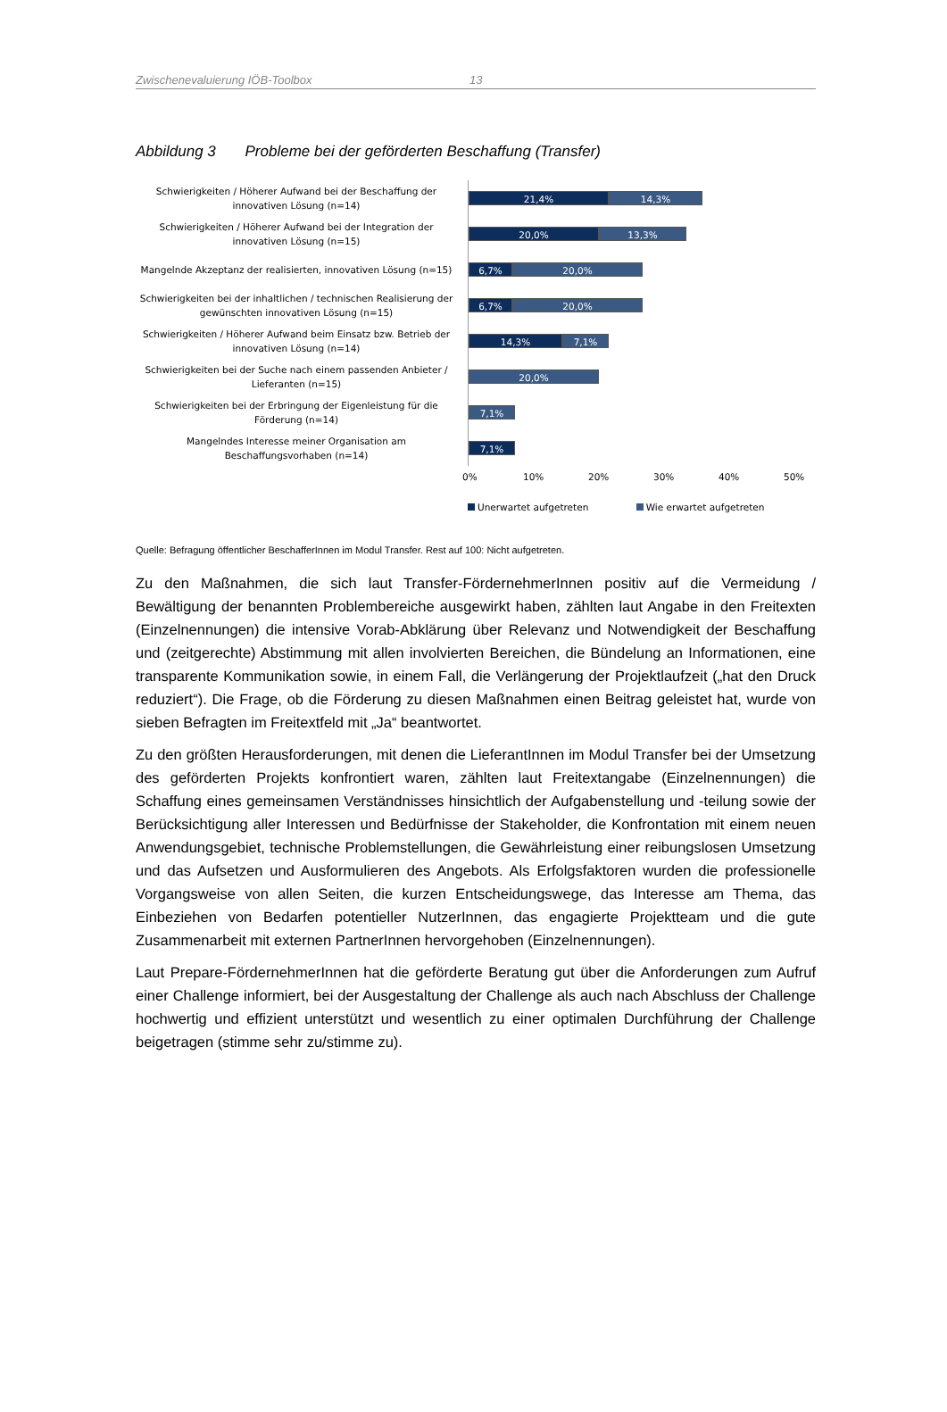Zwischenevaluierung IÖB-Toolbox 13
Abbildung 3 Probleme bei der geförderten Beschaffung (Transfer)
Schwierigkeiten / Höherer Aufwand bei der Beschaffung der innovativen Lösung (n=14)
21,4% 14,3%
Schwierigkeiten / Höherer Aufwand bei der Integration der innovativen Lösung (n=15)
20,0% 13,3%
Mangelnde Akzeptanz der realisierten, innovativen Lösung (n=15)
6,7% 20,0%
Schwierigkeiten bei der inhaltlichen / technischen Realisierung der gewünschten innovativen Lösung (n=15)
6,7% 20,0%
Schwierigkeiten / Höherer Aufwand beim Einsatz bzw. Betrieb der innovativen Lösung (n=14)
14,3% 7,1%
Schwierigkeiten bei der Suche nach einem passenden Anbieter / Lieferanten (n=15)
20,0%
Schwierigkeiten bei der Erbringung der Eigenleistung für die Förderung (n=14)
7,1%
Mangelndes Interesse meiner Organisation am Beschaffungsvorhaben (n=14)
7,1%
0% 10% 20% 30% 40% 50%
Unerwartet aufgetreten Wie erwartet aufgetreten
Quelle: Befragung öffentlicher BeschafferInnen im Modul Transfer. Rest auf 100: Nicht aufgetreten.
Zu den Maßnahmen, die sich laut Transfer-FördernehmerInnen positiv auf die Vermeidung / Bewältigung der benannten Problembereiche ausgewirkt haben, zählten laut Angabe in den Freitexten (Einzelnennungen) die intensive Vorab-Abklärung über Relevanz und Notwendigkeit der Beschaffung und (zeitgerechte) Abstimmung mit allen involvierten Bereichen, die Bündelung an Informationen, eine transparente Kommunikation sowie, in einem Fall, die Verlängerung der Projektlaufzeit („hat den Druck reduziert“). Die Frage, ob die Förderung zu diesen Maßnahmen einen Beitrag geleistet hat, wurde von sieben Befragten im Freitextfeld mit „Ja“ beantwortet.
Zu den größten Herausforderungen, mit denen die LieferantInnen im Modul Transfer bei der Umsetzung des geförderten Projekts konfrontiert waren, zählten laut Freitextangabe (Einzelnennungen) die Schaffung eines gemeinsamen Verständnisses hinsichtlich der Aufgabenstellung und -teilung sowie der Berücksichtigung aller Interessen und Bedürfnisse der Stakeholder, die Konfrontation mit einem neuen Anwendungsgebiet, technische Problemstellungen, die Gewährleistung einer reibungslosen Umsetzung und das Aufsetzen und Ausformulieren des Angebots. Als Erfolgsfaktoren wurden die professionelle Vorgangsweise von allen Seiten, die kurzen Entscheidungswege, das Interesse am Thema, das Einbeziehen von Bedarfen potentieller NutzerInnen, das engagierte Projektteam und die gute Zusammenarbeit mit externen PartnerInnen hervorgehoben (Einzelnennungen).
Laut Prepare-FördernehmerInnen hat die geförderte Beratung gut über die Anforderungen zum Aufruf einer Challenge informiert, bei der Ausgestaltung der Challenge als auch nach Abschluss der Challenge hochwertig und effizient unterstützt und wesentlich zu einer optimalen Durchführung der Challenge beigetragen (stimme sehr zu/stimme zu).